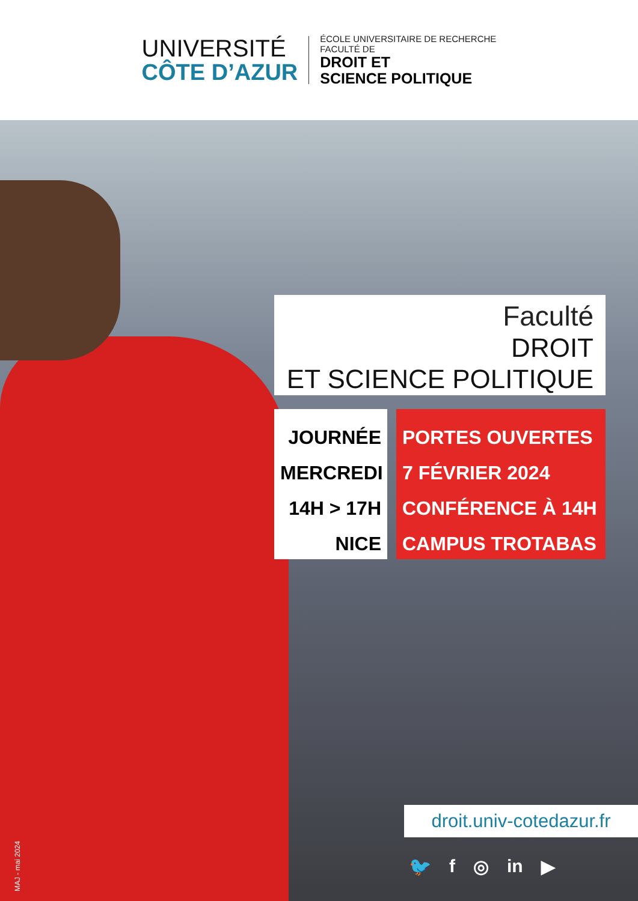UNIVERSITÉ
CÔTE D’AZUR
ÉCOLE UNIVERSITAIRE DE RECHERCHE
FACULTÉ DE
DROIT ET
SCIENCE POLITIQUE
Faculté
DROIT
ET SCIENCE POLITIQUE
JOURNÉE
MERCREDI
14H > 17H
NICE
PORTES OUVERTES
7 FÉVRIER 2024
CONFÉRENCE À 14H
CAMPUS TROTABAS
droit.univ-cotedazur.fr
🐦 f ◎ in ▶
MAJ - mai 2024